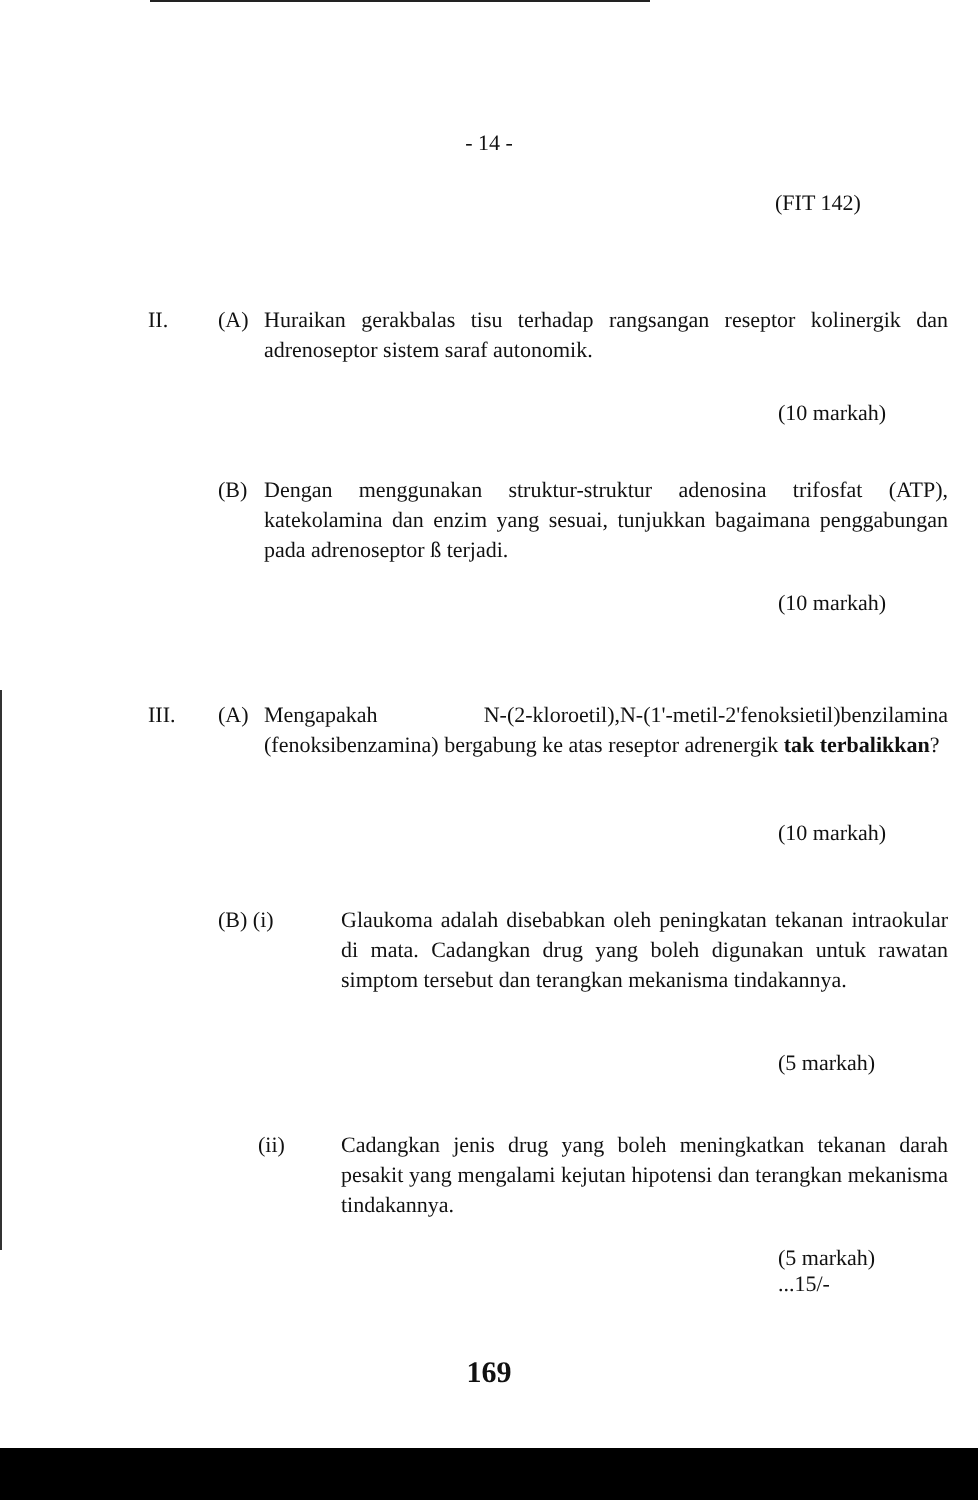- 14 -
(FIT 142)
II. (A)
Huraikan gerakbalas tisu terhadap rangsangan reseptor kolinergik dan adrenoseptor sistem saraf autonomik.
(10 markah)
(B)
Dengan menggunakan struktur-struktur adenosina trifosfat (ATP), katekolamina dan enzim yang sesuai, tunjukkan bagaimana penggabungan pada adrenoseptor ß terjadi.
(10 markah)
III. (A)
Mengapakah N-(2-kloroetil),N-(1'-metil-2'fenoksietil)benzilamina (fenoksibenzamina) bergabung ke atas reseptor adrenergik tak terbalikkan?
(10 markah)
(B) (i)
Glaukoma adalah disebabkan oleh peningkatan tekanan intraokular di mata. Cadangkan drug yang boleh digunakan untuk rawatan simptom tersebut dan terangkan mekanisma tindakannya.
(5 markah)
(ii)
Cadangkan jenis drug yang boleh meningkatkan tekanan darah pesakit yang mengalami kejutan hipotensi dan terangkan mekanisma tindakannya.
(5 markah)
...15/-
169